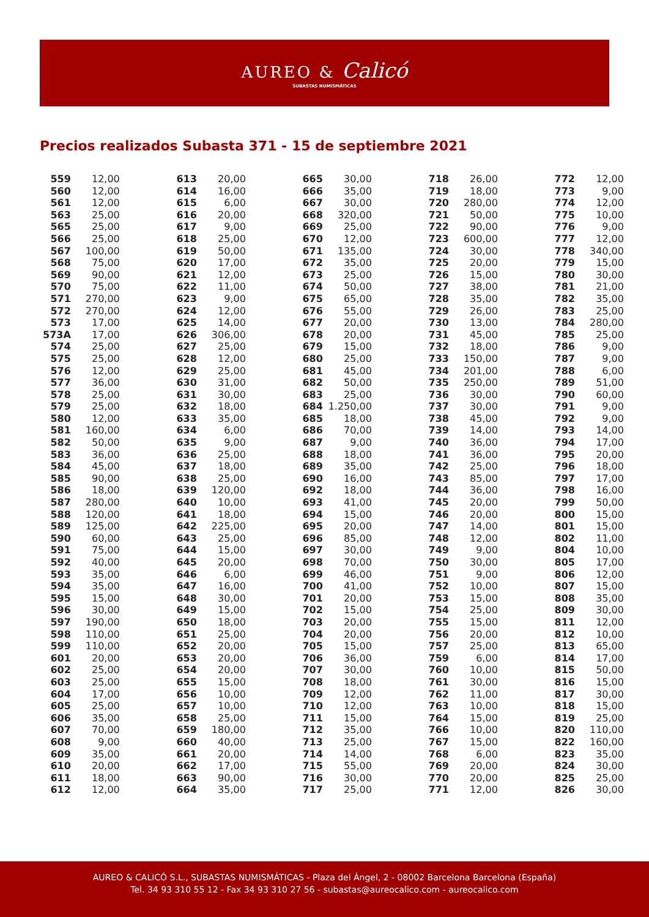AUREO & Calicó
SUBASTAS NUMISMÁTICAS
Precios realizados Subasta 371 - 15 de septiembre 2021
| 559 | 12,00 |
| 560 | 12,00 |
| 561 | 12,00 |
| 563 | 25,00 |
| 565 | 25,00 |
| 566 | 25,00 |
| 567 | 100,00 |
| 568 | 75,00 |
| 569 | 90,00 |
| 570 | 75,00 |
| 571 | 270,00 |
| 572 | 270,00 |
| 573 | 17,00 |
| 573A | 17,00 |
| 574 | 25,00 |
| 575 | 25,00 |
| 576 | 12,00 |
| 577 | 36,00 |
| 578 | 25,00 |
| 579 | 25,00 |
| 580 | 12,00 |
| 581 | 160,00 |
| 582 | 50,00 |
| 583 | 36,00 |
| 584 | 45,00 |
| 585 | 90,00 |
| 586 | 18,00 |
| 587 | 280,00 |
| 588 | 120,00 |
| 589 | 125,00 |
| 590 | 60,00 |
| 591 | 75,00 |
| 592 | 40,00 |
| 593 | 35,00 |
| 594 | 35,00 |
| 595 | 15,00 |
| 596 | 30,00 |
| 597 | 190,00 |
| 598 | 110,00 |
| 599 | 110,00 |
| 601 | 20,00 |
| 602 | 25,00 |
| 603 | 25,00 |
| 604 | 17,00 |
| 605 | 25,00 |
| 606 | 35,00 |
| 607 | 70,00 |
| 608 | 9,00 |
| 609 | 35,00 |
| 610 | 20,00 |
| 611 | 18,00 |
| 612 | 12,00 |
| 613 | 20,00 |
| 614 | 16,00 |
| 615 | 6,00 |
| 616 | 20,00 |
| 617 | 9,00 |
| 618 | 25,00 |
| 619 | 50,00 |
| 620 | 17,00 |
| 621 | 12,00 |
| 622 | 11,00 |
| 623 | 9,00 |
| 624 | 12,00 |
| 625 | 14,00 |
| 626 | 306,00 |
| 627 | 25,00 |
| 628 | 12,00 |
| 629 | 25,00 |
| 630 | 31,00 |
| 631 | 30,00 |
| 632 | 18,00 |
| 633 | 35,00 |
| 634 | 6,00 |
| 635 | 9,00 |
| 636 | 25,00 |
| 637 | 18,00 |
| 638 | 25,00 |
| 639 | 120,00 |
| 640 | 10,00 |
| 641 | 18,00 |
| 642 | 225,00 |
| 643 | 25,00 |
| 644 | 15,00 |
| 645 | 20,00 |
| 646 | 6,00 |
| 647 | 16,00 |
| 648 | 30,00 |
| 649 | 15,00 |
| 650 | 18,00 |
| 651 | 25,00 |
| 652 | 20,00 |
| 653 | 20,00 |
| 654 | 20,00 |
| 655 | 15,00 |
| 656 | 10,00 |
| 657 | 10,00 |
| 658 | 25,00 |
| 659 | 180,00 |
| 660 | 40,00 |
| 661 | 20,00 |
| 662 | 17,00 |
| 663 | 90,00 |
| 664 | 35,00 |
| 665 | 30,00 |
| 666 | 35,00 |
| 667 | 30,00 |
| 668 | 320,00 |
| 669 | 25,00 |
| 670 | 12,00 |
| 671 | 135,00 |
| 672 | 35,00 |
| 673 | 25,00 |
| 674 | 50,00 |
| 675 | 65,00 |
| 676 | 55,00 |
| 677 | 20,00 |
| 678 | 20,00 |
| 679 | 15,00 |
| 680 | 25,00 |
| 681 | 45,00 |
| 682 | 50,00 |
| 683 | 25,00 |
| 684 | 1.250,00 |
| 685 | 18,00 |
| 686 | 70,00 |
| 687 | 9,00 |
| 688 | 18,00 |
| 689 | 35,00 |
| 690 | 16,00 |
| 692 | 18,00 |
| 693 | 41,00 |
| 694 | 15,00 |
| 695 | 20,00 |
| 696 | 85,00 |
| 697 | 30,00 |
| 698 | 70,00 |
| 699 | 46,00 |
| 700 | 41,00 |
| 701 | 20,00 |
| 702 | 15,00 |
| 703 | 20,00 |
| 704 | 20,00 |
| 705 | 15,00 |
| 706 | 36,00 |
| 707 | 30,00 |
| 708 | 18,00 |
| 709 | 12,00 |
| 710 | 12,00 |
| 711 | 15,00 |
| 712 | 35,00 |
| 713 | 25,00 |
| 714 | 14,00 |
| 715 | 55,00 |
| 716 | 30,00 |
| 717 | 25,00 |
| 718 | 26,00 |
| 719 | 18,00 |
| 720 | 280,00 |
| 721 | 50,00 |
| 722 | 90,00 |
| 723 | 600,00 |
| 724 | 30,00 |
| 725 | 20,00 |
| 726 | 15,00 |
| 727 | 38,00 |
| 728 | 35,00 |
| 729 | 26,00 |
| 730 | 13,00 |
| 731 | 45,00 |
| 732 | 18,00 |
| 733 | 150,00 |
| 734 | 201,00 |
| 735 | 250,00 |
| 736 | 30,00 |
| 737 | 30,00 |
| 738 | 45,00 |
| 739 | 14,00 |
| 740 | 36,00 |
| 741 | 36,00 |
| 742 | 25,00 |
| 743 | 85,00 |
| 744 | 36,00 |
| 745 | 20,00 |
| 746 | 20,00 |
| 747 | 14,00 |
| 748 | 12,00 |
| 749 | 9,00 |
| 750 | 30,00 |
| 751 | 9,00 |
| 752 | 10,00 |
| 753 | 15,00 |
| 754 | 25,00 |
| 755 | 15,00 |
| 756 | 20,00 |
| 757 | 25,00 |
| 759 | 6,00 |
| 760 | 10,00 |
| 761 | 30,00 |
| 762 | 11,00 |
| 763 | 10,00 |
| 764 | 15,00 |
| 766 | 10,00 |
| 767 | 15,00 |
| 768 | 6,00 |
| 769 | 20,00 |
| 770 | 20,00 |
| 771 | 12,00 |
| 772 | 12,00 |
| 773 | 9,00 |
| 774 | 12,00 |
| 775 | 10,00 |
| 776 | 9,00 |
| 777 | 12,00 |
| 778 | 340,00 |
| 779 | 15,00 |
| 780 | 30,00 |
| 781 | 21,00 |
| 782 | 35,00 |
| 783 | 25,00 |
| 784 | 280,00 |
| 785 | 25,00 |
| 786 | 9,00 |
| 787 | 9,00 |
| 788 | 6,00 |
| 789 | 51,00 |
| 790 | 60,00 |
| 791 | 9,00 |
| 792 | 9,00 |
| 793 | 14,00 |
| 794 | 17,00 |
| 795 | 20,00 |
| 796 | 18,00 |
| 797 | 17,00 |
| 798 | 16,00 |
| 799 | 50,00 |
| 800 | 15,00 |
| 801 | 15,00 |
| 802 | 11,00 |
| 804 | 10,00 |
| 805 | 17,00 |
| 806 | 12,00 |
| 807 | 15,00 |
| 808 | 35,00 |
| 809 | 30,00 |
| 811 | 12,00 |
| 812 | 10,00 |
| 813 | 65,00 |
| 814 | 17,00 |
| 815 | 50,00 |
| 816 | 15,00 |
| 817 | 30,00 |
| 818 | 15,00 |
| 819 | 25,00 |
| 820 | 110,00 |
| 822 | 160,00 |
| 823 | 35,00 |
| 824 | 30,00 |
| 825 | 25,00 |
| 826 | 30,00 |
AUREO & CALICÓ S.L., SUBASTAS NUMISMÁTICAS - Plaza del Ángel, 2 - 08002 Barcelona Barcelona (España)
Tel. 34 93 310 55 12 - Fax 34 93 310 27 56 - subastas@aureocalico.com - aureocalico.com